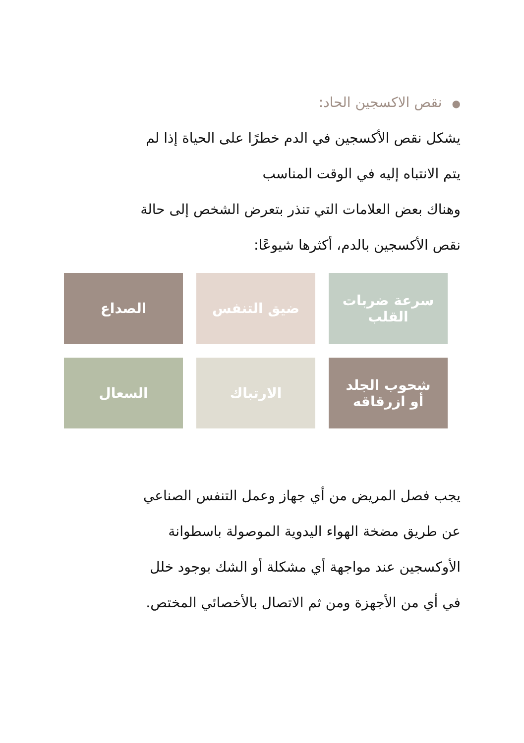●نقص الاكسجين الحاد:
يشكل نقص الأكسجين في الدم خطرًا على الحياة إذا لم
يتم الانتباه إليه في الوقت المناسب
وهناك بعض العلامات التي تنذر بتعرض الشخص إلى حالة
نقص الأكسجين بالدم، أكثرها شيوعًا:
سرعة ضربات
القلب
ضيق التنفس
الصداع
شحوب الجلد
أو ازرقاقه
الارتباك
السعال
يجب فصل المريض من أي جهاز وعمل التنفس الصناعي
عن طريق مضخة الهواء اليدوية الموصولة باسطوانة
الأوكسجين عند مواجهة أي مشكلة أو الشك بوجود خلل
في أي من الأجهزة ومن ثم الاتصال بالأخصائي المختص.